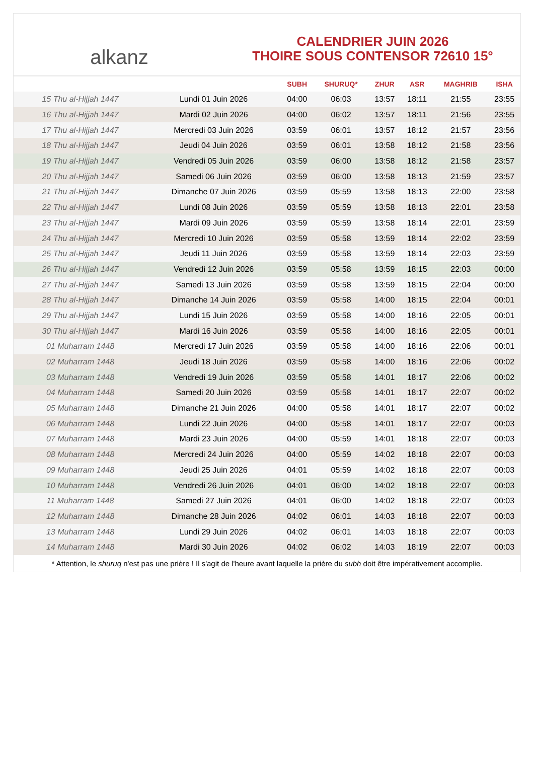alkanz
CALENDRIER JUIN 2026
THOIRE SOUS CONTENSOR 72610 15°
| | | SUBH | SHURUQ* | ZHUR | ASR | MAGHRIB | ISHA |
| --- | --- | --- | --- | --- | --- | --- | --- |
| 15 Thu al-Hijjah 1447 | Lundi 01 Juin 2026 | 04:00 | 06:03 | 13:57 | 18:11 | 21:55 | 23:55 |
| 16 Thu al-Hijjah 1447 | Mardi 02 Juin 2026 | 04:00 | 06:02 | 13:57 | 18:11 | 21:56 | 23:55 |
| 17 Thu al-Hijjah 1447 | Mercredi 03 Juin 2026 | 03:59 | 06:01 | 13:57 | 18:12 | 21:57 | 23:56 |
| 18 Thu al-Hijjah 1447 | Jeudi 04 Juin 2026 | 03:59 | 06:01 | 13:58 | 18:12 | 21:58 | 23:56 |
| 19 Thu al-Hijjah 1447 | Vendredi 05 Juin 2026 | 03:59 | 06:00 | 13:58 | 18:12 | 21:58 | 23:57 |
| 20 Thu al-Hijjah 1447 | Samedi 06 Juin 2026 | 03:59 | 06:00 | 13:58 | 18:13 | 21:59 | 23:57 |
| 21 Thu al-Hijjah 1447 | Dimanche 07 Juin 2026 | 03:59 | 05:59 | 13:58 | 18:13 | 22:00 | 23:58 |
| 22 Thu al-Hijjah 1447 | Lundi 08 Juin 2026 | 03:59 | 05:59 | 13:58 | 18:13 | 22:01 | 23:58 |
| 23 Thu al-Hijjah 1447 | Mardi 09 Juin 2026 | 03:59 | 05:59 | 13:58 | 18:14 | 22:01 | 23:59 |
| 24 Thu al-Hijjah 1447 | Mercredi 10 Juin 2026 | 03:59 | 05:58 | 13:59 | 18:14 | 22:02 | 23:59 |
| 25 Thu al-Hijjah 1447 | Jeudi 11 Juin 2026 | 03:59 | 05:58 | 13:59 | 18:14 | 22:03 | 23:59 |
| 26 Thu al-Hijjah 1447 | Vendredi 12 Juin 2026 | 03:59 | 05:58 | 13:59 | 18:15 | 22:03 | 00:00 |
| 27 Thu al-Hijjah 1447 | Samedi 13 Juin 2026 | 03:59 | 05:58 | 13:59 | 18:15 | 22:04 | 00:00 |
| 28 Thu al-Hijjah 1447 | Dimanche 14 Juin 2026 | 03:59 | 05:58 | 14:00 | 18:15 | 22:04 | 00:01 |
| 29 Thu al-Hijjah 1447 | Lundi 15 Juin 2026 | 03:59 | 05:58 | 14:00 | 18:16 | 22:05 | 00:01 |
| 30 Thu al-Hijjah 1447 | Mardi 16 Juin 2026 | 03:59 | 05:58 | 14:00 | 18:16 | 22:05 | 00:01 |
| 01 Muharram 1448 | Mercredi 17 Juin 2026 | 03:59 | 05:58 | 14:00 | 18:16 | 22:06 | 00:01 |
| 02 Muharram 1448 | Jeudi 18 Juin 2026 | 03:59 | 05:58 | 14:00 | 18:16 | 22:06 | 00:02 |
| 03 Muharram 1448 | Vendredi 19 Juin 2026 | 03:59 | 05:58 | 14:01 | 18:17 | 22:06 | 00:02 |
| 04 Muharram 1448 | Samedi 20 Juin 2026 | 03:59 | 05:58 | 14:01 | 18:17 | 22:07 | 00:02 |
| 05 Muharram 1448 | Dimanche 21 Juin 2026 | 04:00 | 05:58 | 14:01 | 18:17 | 22:07 | 00:02 |
| 06 Muharram 1448 | Lundi 22 Juin 2026 | 04:00 | 05:58 | 14:01 | 18:17 | 22:07 | 00:03 |
| 07 Muharram 1448 | Mardi 23 Juin 2026 | 04:00 | 05:59 | 14:01 | 18:18 | 22:07 | 00:03 |
| 08 Muharram 1448 | Mercredi 24 Juin 2026 | 04:00 | 05:59 | 14:02 | 18:18 | 22:07 | 00:03 |
| 09 Muharram 1448 | Jeudi 25 Juin 2026 | 04:01 | 05:59 | 14:02 | 18:18 | 22:07 | 00:03 |
| 10 Muharram 1448 | Vendredi 26 Juin 2026 | 04:01 | 06:00 | 14:02 | 18:18 | 22:07 | 00:03 |
| 11 Muharram 1448 | Samedi 27 Juin 2026 | 04:01 | 06:00 | 14:02 | 18:18 | 22:07 | 00:03 |
| 12 Muharram 1448 | Dimanche 28 Juin 2026 | 04:02 | 06:01 | 14:03 | 18:18 | 22:07 | 00:03 |
| 13 Muharram 1448 | Lundi 29 Juin 2026 | 04:02 | 06:01 | 14:03 | 18:18 | 22:07 | 00:03 |
| 14 Muharram 1448 | Mardi 30 Juin 2026 | 04:02 | 06:02 | 14:03 | 18:19 | 22:07 | 00:03 |
* Attention, le shuruq n'est pas une prière ! Il s'agit de l'heure avant laquelle la prière du subh doit être impérativement accomplie.